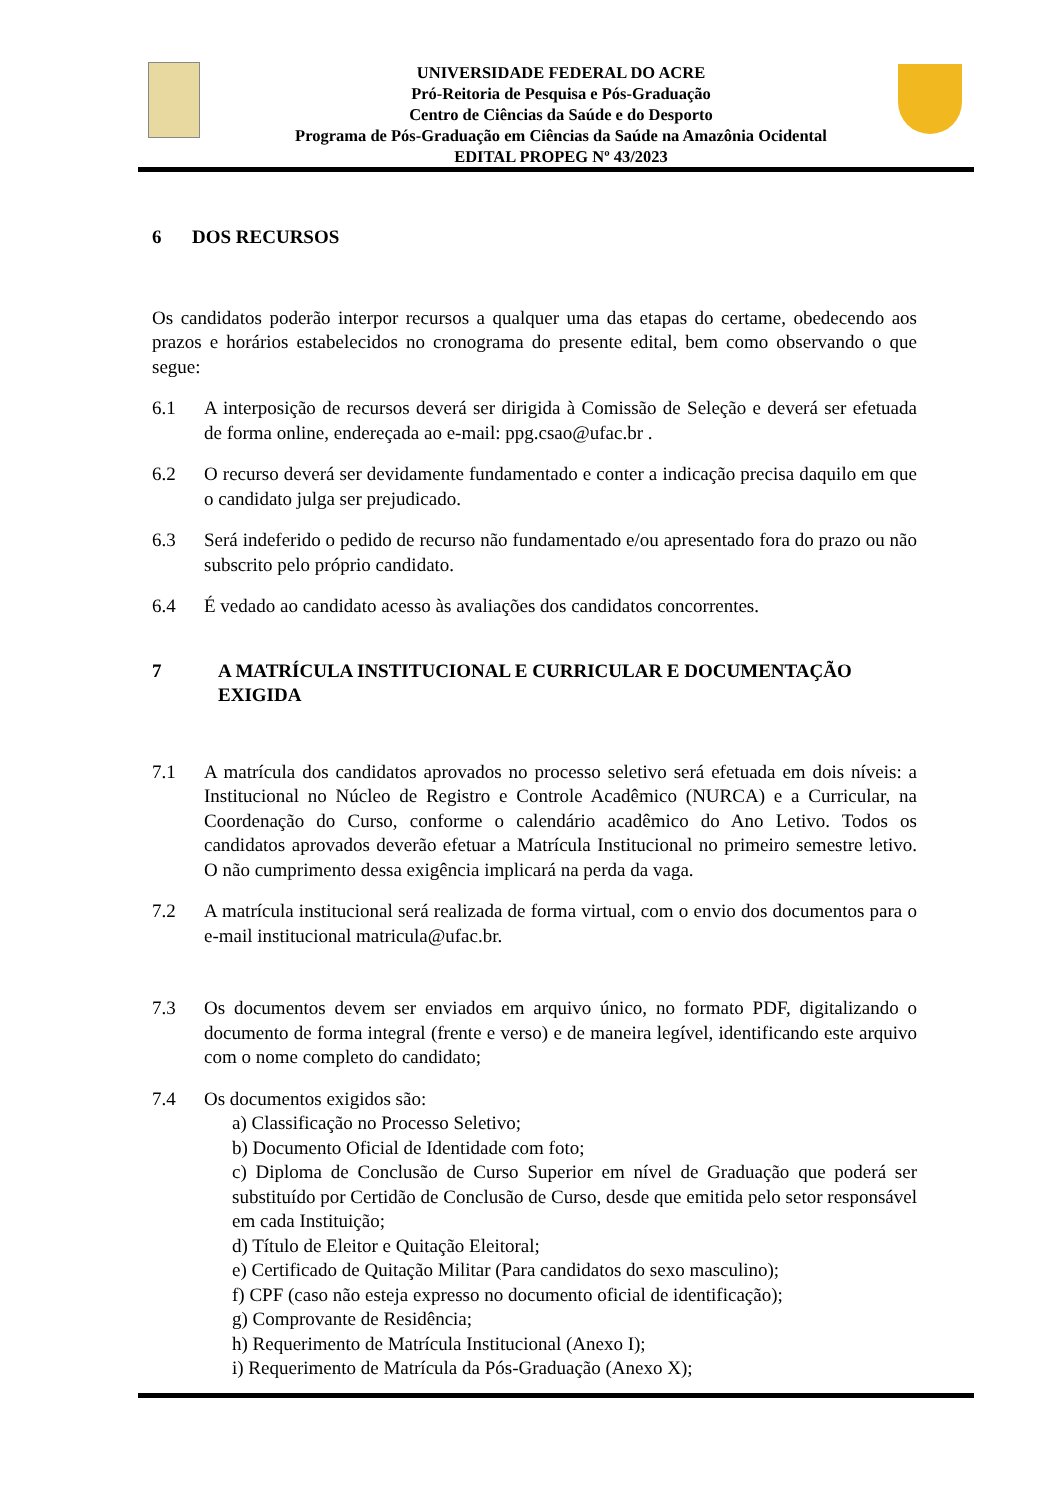UNIVERSIDADE FEDERAL DO ACRE
Pró-Reitoria de Pesquisa e Pós-Graduação
Centro de Ciências da Saúde e do Desporto
Programa de Pós-Graduação em Ciências da Saúde na Amazônia Ocidental
EDITAL PROPEG Nº 43/2023
6 DOS RECURSOS
Os candidatos poderão interpor recursos a qualquer uma das etapas do certame, obedecendo aos prazos e horários estabelecidos no cronograma do presente edital, bem como observando o que segue:
6.1 A interposição de recursos deverá ser dirigida à Comissão de Seleção e deverá ser efetuada de forma online, endereçada ao e-mail: ppg.csao@ufac.br .
6.2 O recurso deverá ser devidamente fundamentado e conter a indicação precisa daquilo em que o candidato julga ser prejudicado.
6.3 Será indeferido o pedido de recurso não fundamentado e/ou apresentado fora do prazo ou não subscrito pelo próprio candidato.
6.4 É vedado ao candidato acesso às avaliações dos candidatos concorrentes.
7 A MATRÍCULA INSTITUCIONAL E CURRICULAR E DOCUMENTAÇÃO EXIGIDA
7.1 A matrícula dos candidatos aprovados no processo seletivo será efetuada em dois níveis: a Institucional no Núcleo de Registro e Controle Acadêmico (NURCA) e a Curricular, na Coordenação do Curso, conforme o calendário acadêmico do Ano Letivo. Todos os candidatos aprovados deverão efetuar a Matrícula Institucional no primeiro semestre letivo. O não cumprimento dessa exigência implicará na perda da vaga.
7.2 A matrícula institucional será realizada de forma virtual, com o envio dos documentos para o e-mail institucional matricula@ufac.br.
7.3 Os documentos devem ser enviados em arquivo único, no formato PDF, digitalizando o documento de forma integral (frente e verso) e de maneira legível, identificando este arquivo com o nome completo do candidato;
7.4 Os documentos exigidos são:
a) Classificação no Processo Seletivo;
b) Documento Oficial de Identidade com foto;
c) Diploma de Conclusão de Curso Superior em nível de Graduação que poderá ser substituído por Certidão de Conclusão de Curso, desde que emitida pelo setor responsável em cada Instituição;
d) Título de Eleitor e Quitação Eleitoral;
e) Certificado de Quitação Militar (Para candidatos do sexo masculino);
f) CPF (caso não esteja expresso no documento oficial de identificação);
g) Comprovante de Residência;
h) Requerimento de Matrícula Institucional (Anexo I);
i) Requerimento de Matrícula da Pós-Graduação (Anexo X);